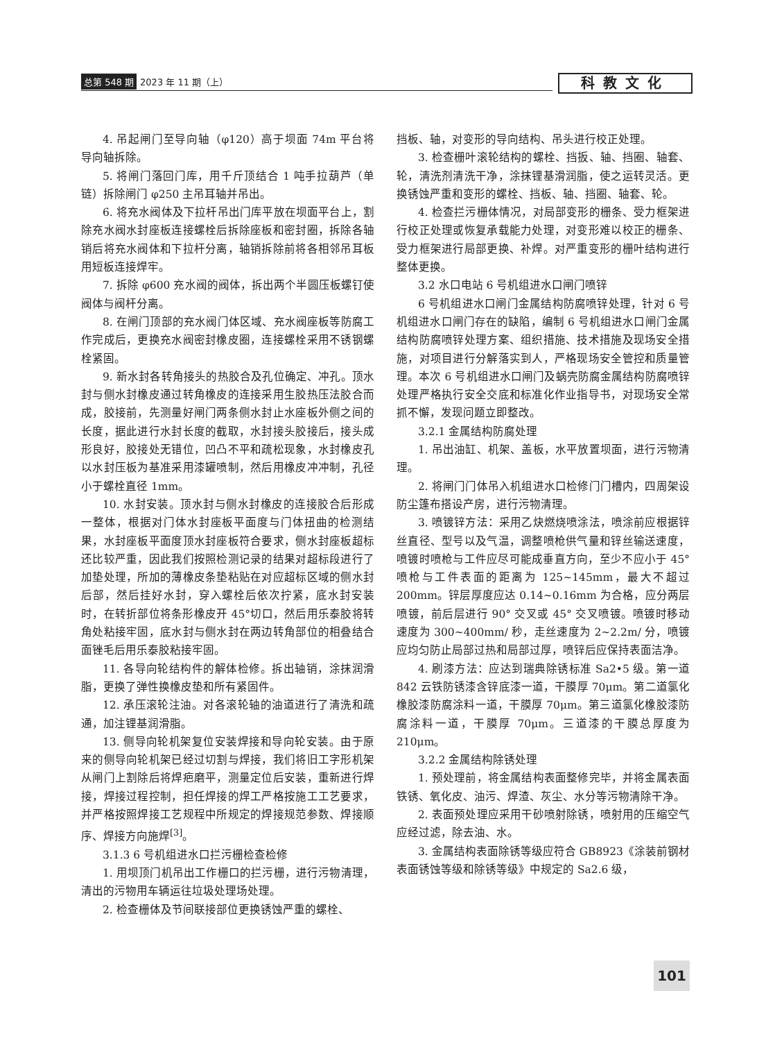总第 548 期 2023 年 11 期（上） 科教文化
4. 吊起闸门至导向轴（φ120）高于坝面 74m 平台将导向轴拆除。
5. 将闸门落回门库，用千斤顶结合 1 吨手拉葫芦（单链）拆除闸门 φ250 主吊耳轴并吊出。
6. 将充水阀体及下拉杆吊出门库平放在坝面平台上，割除充水阀水封座板连接螺栓后拆除座板和密封圈，拆除各轴销后将充水阀体和下拉杆分离，轴销拆除前将各相邻吊耳板用短板连接焊牢。
7. 拆除 φ600 充水阀的阀体，拆出两个半圆压板螺钉使阀体与阀杆分离。
8. 在闸门顶部的充水阀门体区域、充水阀座板等防腐工作完成后，更换充水阀密封橡皮圈，连接螺栓采用不锈钢螺栓紧固。
9. 新水封各转角接头的热胶合及孔位确定、冲孔。顶水封与侧水封橡皮通过转角橡皮的连接采用生胶热压法胶合而成，胶接前，先测量好闸门两条侧水封止水座板外侧之间的长度，据此进行水封长度的截取，水封接头胶接后，接头成形良好，胶接处无错位，凹凸不平和疏松现象，水封橡皮孔以水封压板为基准采用漆罐喷制，然后用橡皮冲冲制，孔径小于螺栓直径 1mm。
10. 水封安装。顶水封与侧水封橡皮的连接胶合后形成一整体，根据对门体水封座板平面度与门体扭曲的检测结果，水封座板平面度顶水封座板符合要求，侧水封座板超标还比较严重，因此我们按照检测记录的结果对超标段进行了加垫处理，所加的薄橡皮条垫粘贴在对应超标区域的侧水封后部，然后挂好水封，穿入螺栓后依次拧紧，底水封安装时，在转折部位将条形橡皮开 45°切口，然后用乐泰胶将转角处粘接牢固，底水封与侧水封在两边转角部位的相叠结合面锉毛后用乐泰胶粘接牢固。
11. 各导向轮结构件的解体检修。拆出轴销，涂抹润滑脂，更换了弹性换橡皮垫和所有紧固件。
12. 承压滚轮注油。对各滚轮轴的油道进行了清洗和疏通，加注锂基润滑脂。
13. 侧导向轮机架复位安装焊接和导向轮安装。由于原来的侧导向轮机架已经过切割与焊接，我们将旧工字形机架从闸门上割除后将焊疤磨平，测量定位后安装，重新进行焊接，焊接过程控制，担任焊接的焊工严格按施工工艺要求，并严格按照焊接工艺规程中所规定的焊接规范参数、焊接顺序、焊接方向施焊<sup>[3]</sup>。
3.1.3 6 号机组进水口拦污栅检查检修
1. 用坝顶门机吊出工作栅口的拦污栅，进行污物清理，清出的污物用车辆运往垃圾处理场处理。
2. 检查栅体及节间联接部位更换锈蚀严重的螺栓、
挡板、轴，对变形的导向结构、吊头进行校正处理。
3. 检查栅叶滚轮结构的螺栓、挡扳、轴、挡圈、轴套、轮，清洗剂清洗干净，涂抹锂基滑润脂，使之运转灵活。更换锈蚀严重和变形的螺栓、挡板、轴、挡圈、轴套、轮。
4. 检查拦污栅体情况，对局部变形的栅条、受力框架进行校正处理或恢复承载能力处理，对变形难以校正的栅条、受力框架进行局部更换、补焊。对严重变形的栅叶结构进行整体更换。
3.2 水口电站 6 号机组进水口闸门喷锌
6 号机组进水口闸门金属结构防腐喷锌处理，针对 6 号机组进水口闸门存在的缺陷，编制 6 号机组进水口闸门金属结构防腐喷锌处理方案、组织措施、技术措施及现场安全措施，对项目进行分解落实到人，严格现场安全管控和质量管理。本次 6 号机组进水口闸门及蜗壳防腐金属结构防腐喷锌处理严格执行安全交底和标准化作业指导书，对现场安全常抓不懈，发现问题立即整改。
3.2.1 金属结构防腐处理
1. 吊出油缸、机架、盖板，水平放置坝面，进行污物清理。
2. 将闸门门体吊入机组进水口检修门门槽内，四周架设防尘篷布搭设产房，进行污物清理。
3. 喷镀锌方法：采用乙炔燃烧喷涂法，喷涂前应根据锌丝直径、型号以及气温，调整喷枪供气量和锌丝输送速度，喷镀时喷枪与工件应尽可能成垂直方向，至少不应小于 45° 喷枪与工件表面的距离为 125~145mm，最大不超过 200mm。锌层厚度应达 0.14~0.16mm 为合格，应分两层喷镀，前后层进行 90° 交叉或 45° 交叉喷镀。喷镀时移动速度为 300~400mm/ 秒，走丝速度为 2~2.2m/ 分，喷镀应均匀防止局部过热和局部过厚，喷锌后应保持表面洁净。
4. 刷漆方法：应达到瑞典除锈标准 Sa2•5 级。第一道 842 云铁防锈漆含锌底漆一道，干膜厚 70μm。第二道氯化橡胶漆防腐涂料一道，干膜厚 70μm。第三道氯化橡胶漆防腐涂料一道，干膜厚 70μm。三道漆的干膜总厚度为 210μm。
3.2.2 金属结构除锈处理
1. 预处理前，将金属结构表面整修完毕，并将金属表面铁锈、氧化皮、油污、焊渣、灰尘、水分等污物清除干净。
2. 表面预处理应采用干砂喷射除锈，喷射用的压缩空气应经过滤，除去油、水。
3. 金属结构表面除锈等级应符合 GB8923《涂装前钢材表面锈蚀等级和除锈等级》中规定的 Sa2.6 级，
101